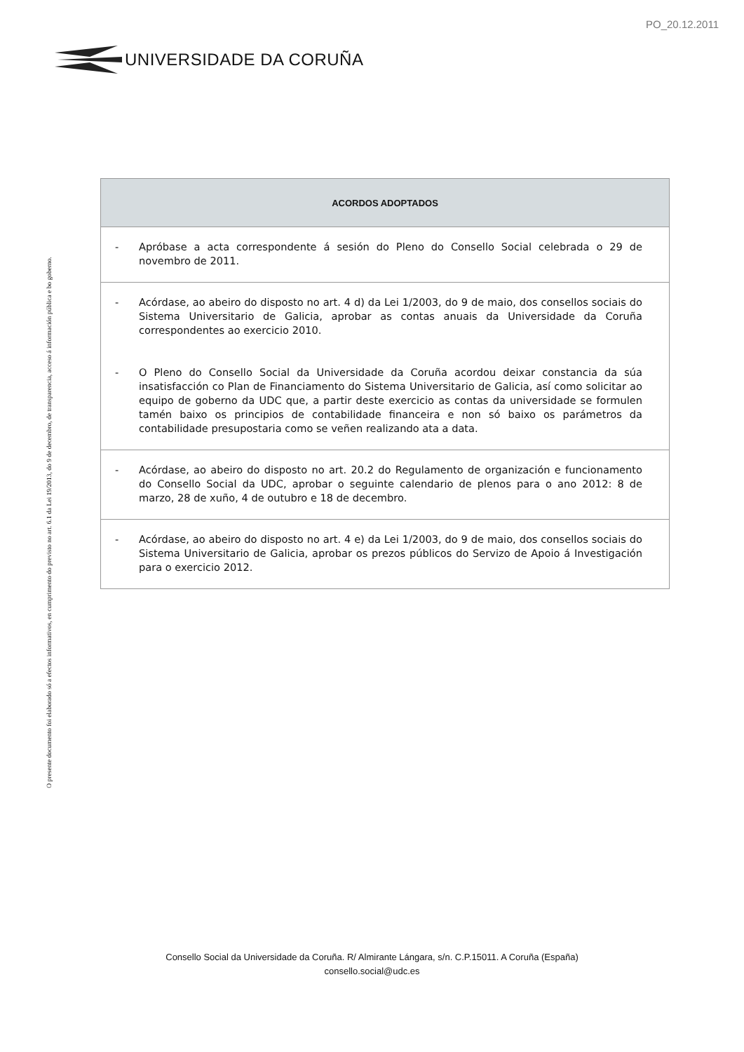PO_20.12.2011
UNIVERSIDADE DA CORUÑA
O presente documento foi elaborado só a efectos informativos, en cumprimento do previsto no art. 6.1 da Lei 19/2013, do 9 de decembro, de transparencia, acceso á información pública e bo goberno.
| ACORDOS ADOPTADOS |
| --- |
| - Apróbase a acta correspondente á sesión do Pleno do Consello Social celebrada o 29 de novembro de 2011. |
| - Acórdase, ao abeiro do disposto no art. 4 d) da Lei 1/2003, do 9 de maio, dos consellos sociais do Sistema Universitario de Galicia, aprobar as contas anuais da Universidade da Coruña correspondentes ao exercicio 2010. - O Pleno do Consello Social da Universidade da Coruña acordou deixar constancia da súa insatisfacción co Plan de Financiamento do Sistema Universitario de Galicia, así como solicitar ao equipo de goberno da UDC que, a partir deste exercicio as contas da universidade se formulen tamén baixo os principios de contabilidade financeira e non só baixo os parámetros da contabilidade presupostaria como se veñen realizando ata a data. |
| - Acórdase, ao abeiro do disposto no art. 20.2 do Regulamento de organización e funcionamento do Consello Social da UDC, aprobar o seguinte calendario de plenos para o ano 2012: 8 de marzo, 28 de xuño, 4 de outubro e 18 de decembro. |
| - Acórdase, ao abeiro do disposto no art. 4 e) da Lei 1/2003, do 9 de maio, dos consellos sociais do Sistema Universitario de Galicia, aprobar os prezos públicos do Servizo de Apoio á Investigación para o exercicio 2012. |
Consello Social da Universidade da Coruña. R/ Almirante Lángara, s/n. C.P.15011. A Coruña (España)
consello.social@udc.es